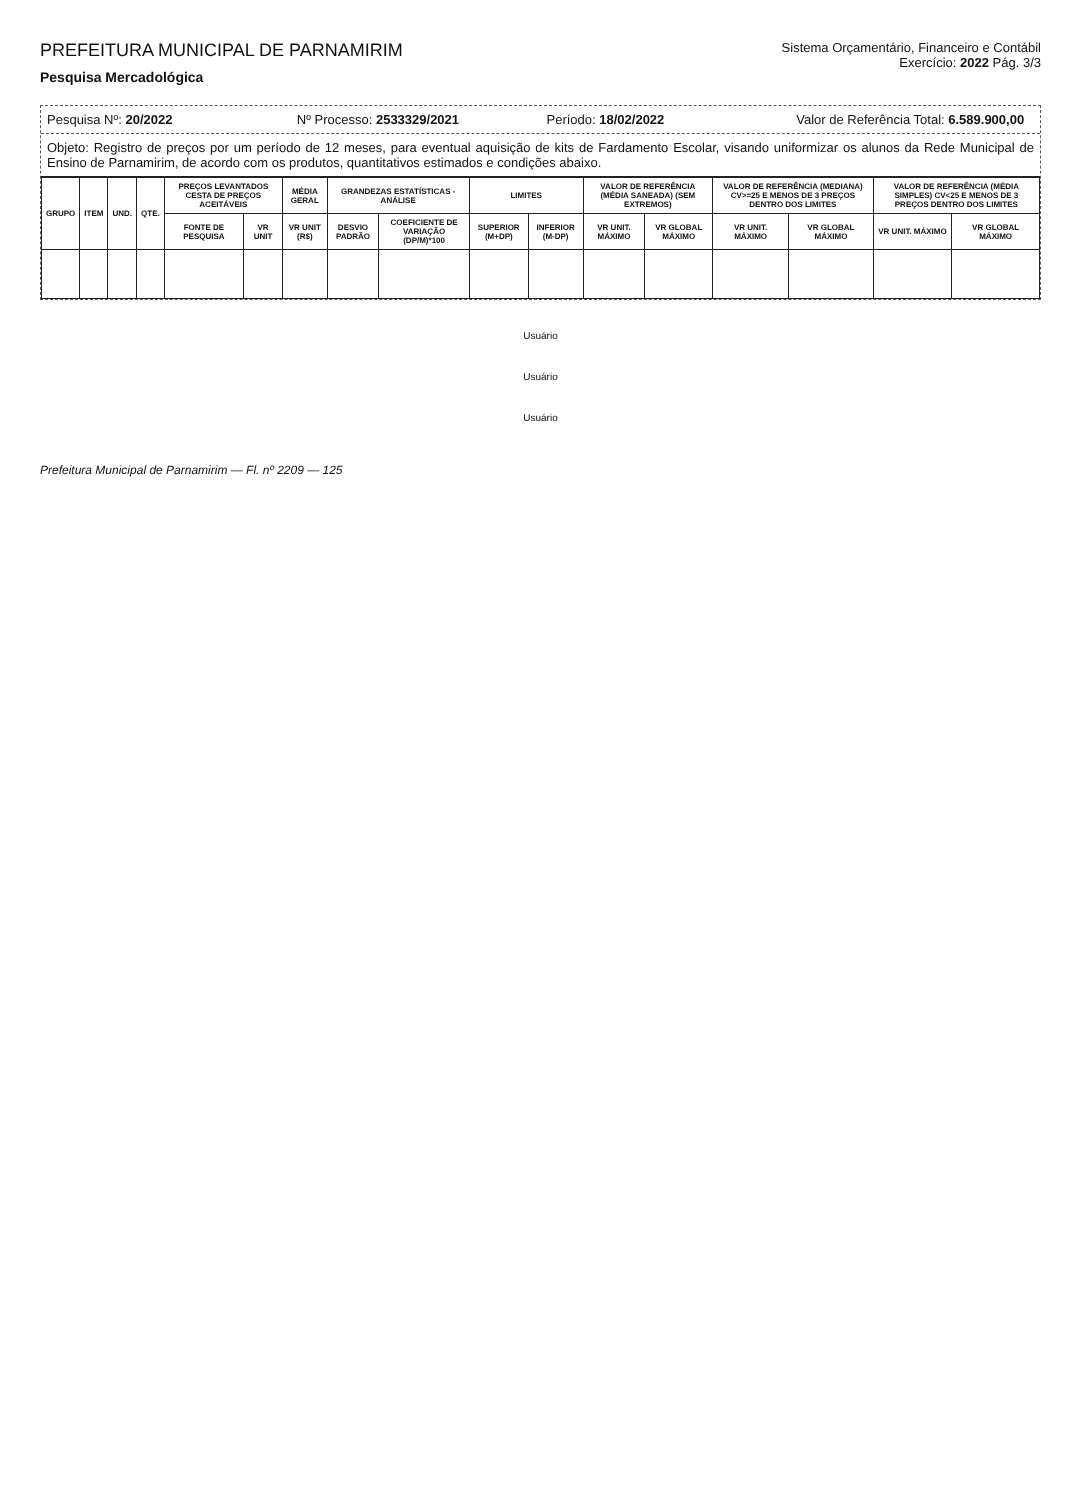PREFEITURA MUNICIPAL DE PARNAMIRIM
Pesquisa Mercadológica
Sistema Orçamentário, Financeiro e Contábil
Exercício: 2022 Pág. 3/3
Pesquisa Nº: 20/2022 Nº Processo: 2533329/2021 Período: 18/02/2022 Valor de Referência Total: 6.589.900,00
Objeto: Registro de preços por um período de 12 meses, para eventual aquisição de kits de Fardamento Escolar, visando uniformizar os alunos da Rede Municipal de Ensino de Parnamirim, de acordo com os produtos, quantitativos estimados e condições abaixo.
| GRUPO | ITEM | UND. | QTE. | PREÇOS LEVANTADOS CESTA DE PREÇOS ACEITÁVEIS | | MÉDIA GERAL | GRANDEZAS ESTATÍSTICAS - ANÁLISE | | LIMITES | | VALOR DE REFERÊNCIA (MÉDIA SANEADA) (SEM EXTREMOS) | | VALOR DE REFERÊNCIA (MEDIANA) CV>=25 E MENOS DE 3 PREÇOS DENTRO DOS LIMITES | | VALOR DE REFERÊNCIA (MÉDIA SIMPLES) CV<25 E MENOS DE 3 PREÇOS DENTRO DOS LIMITES | |
| --- | --- | --- | --- | --- | --- | --- | --- | --- | --- | --- | --- | --- | --- | --- | --- | --- |
| | | | | FONTE DE PESQUISA | VR UNIT | VR UNIT (R$) | DESVIO PADRÃO | COEFICIENTE DE VARIAÇÃO (DP/M)*100 | SUPERIOR (M+DP) | INFERIOR (M-DP) | VR UNIT. MÁXIMO | VR GLOBAL MÁXIMO | VR UNIT. MÁXIMO | VR GLOBAL MÁXIMO | VR UNIT. MÁXIMO | VR GLOBAL MÁXIMO |
Usuário
Usuário
Usuário
Prefeitura Municipal de Parnamirim — Fl. nº 2209 — 125